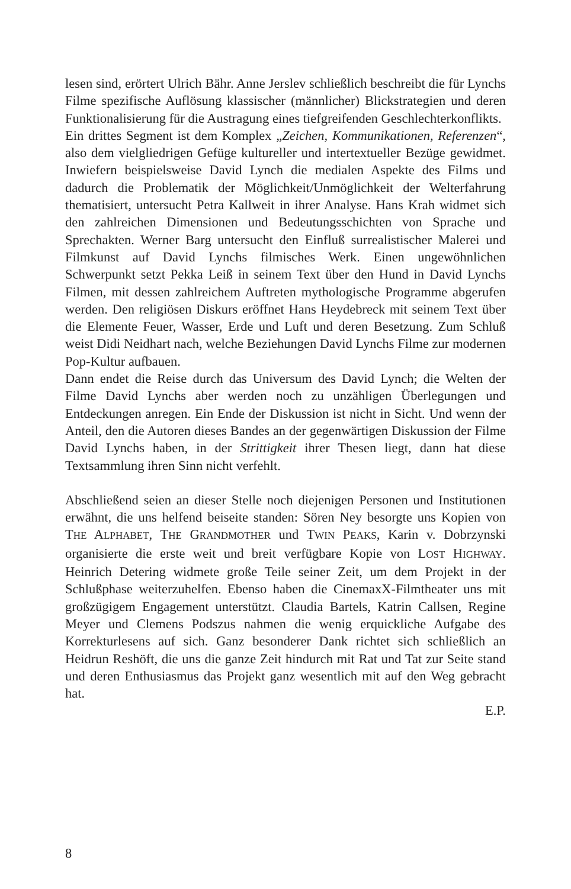lesen sind, erörtert Ulrich Bähr. Anne Jerslev schließlich beschreibt die für Lynchs Filme spezifische Auflösung klassischer (männlicher) Blickstrategien und deren Funktionalisierung für die Austragung eines tiefgreifenden Geschlechterkonflikts.
Ein drittes Segment ist dem Komplex „Zeichen, Kommunikationen, Referenzen“, also dem vielgliedrigen Gefüge kultureller und intertextueller Bezüge gewidmet. Inwiefern beispielsweise David Lynch die medialen Aspekte des Films und dadurch die Problematik der Möglichkeit/Unmöglichkeit der Welterfahrung thematisiert, untersucht Petra Kallweit in ihrer Analyse. Hans Krah widmet sich den zahlreichen Dimensionen und Bedeutungsschichten von Sprache und Sprechakten. Werner Barg untersucht den Einfluß surrealistischer Malerei und Filmkunst auf David Lynchs filmisches Werk. Einen ungewöhnlichen Schwerpunkt setzt Pekka Leiß in seinem Text über den Hund in David Lynchs Filmen, mit dessen zahlreichem Auftreten mythologische Programme abgerufen werden. Den religiösen Diskurs eröffnet Hans Heydebreck mit seinem Text über die Elemente Feuer, Wasser, Erde und Luft und deren Besetzung. Zum Schluß weist Didi Neidhart nach, welche Beziehungen David Lynchs Filme zur modernen Pop-Kultur aufbauen.
Dann endet die Reise durch das Universum des David Lynch; die Welten der Filme David Lynchs aber werden noch zu unzähligen Überlegungen und Entdeckungen anregen. Ein Ende der Diskussion ist nicht in Sicht. Und wenn der Anteil, den die Autoren dieses Bandes an der gegenwärtigen Diskussion der Filme David Lynchs haben, in der Strittigkeit ihrer Thesen liegt, dann hat diese Textsammlung ihren Sinn nicht verfehlt.
Abschließend seien an dieser Stelle noch diejenigen Personen und Institutionen erwähnt, die uns helfend beiseite standen: Sören Ney besorgte uns Kopien von THE ALPHABET, THE GRANDMOTHER und TWIN PEAKS, Karin v. Dobrzynski organisierte die erste weit und breit verfügbare Kopie von LOST HIGHWAY. Heinrich Detering widmete große Teile seiner Zeit, um dem Projekt in der Schlußphase weiterzuhelfen. Ebenso haben die CinemaxX-Filmtheater uns mit großzügigem Engagement unterstützt. Claudia Bartels, Katrin Callsen, Regine Meyer und Clemens Podszus nahmen die wenig erquickliche Aufgabe des Korrekturlesens auf sich. Ganz besonderer Dank richtet sich schließlich an Heidrun Reshöft, die uns die ganze Zeit hindurch mit Rat und Tat zur Seite stand und deren Enthusiasmus das Projekt ganz wesentlich mit auf den Weg gebracht hat.
E.P.
8